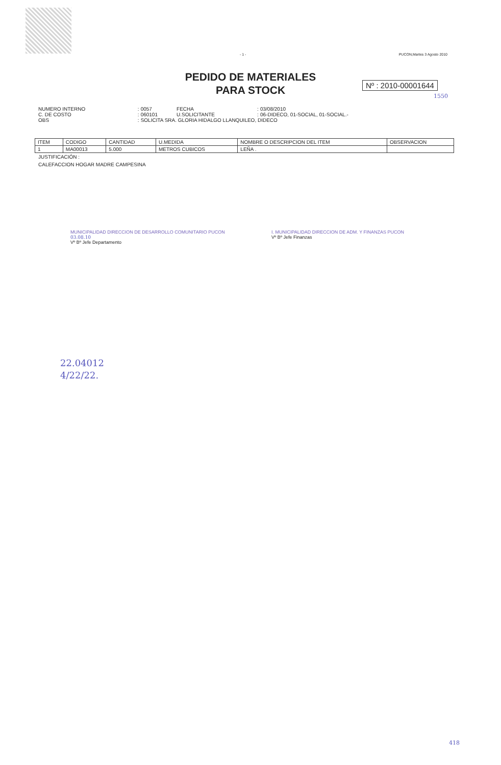- 1 - PUCON,Martes 3 Agosto 2010
PEDIDO DE MATERIALES
PARA STOCK
Nº : 2010-00001644
1550
| NUMERO INTERNO | : | 0057 | FECHA | : | 03/08/2010 |
| C. DE COSTO | : | 060101 | U.SOLICITANTE | : | 06-DIDECO, 01-SOCIAL, 01-SOCIAL.- |
| OBS | : | SOLICITA SRA. GLORIA HIDALGO LLANQUILEO, DIDECO | | | |
| ITEM | CODIGO | CANTIDAD | U.MEDIDA | NOMBRE O DESCRIPCION DEL ITEM | OBSERVACION |
| --- | --- | --- | --- | --- | --- |
| 1 | MA00013 | 5.000 | METROS CUBICOS | LEÑA . | |
JUSTIFICACIÓN :
CALEFACCION HOGAR MADRE CAMPESINA
MUNICIPALIDAD DIRECCION DE DESARROLLO COMUNITARIO PUCON
03.08.10
Vº Bº Jefe Departamento
I. MUNICIPALIDAD DIRECCION DE ADM. Y FINANZAS PUCON
Vº Bº Jefe Finanzas
22.04012
4/22/22.
418